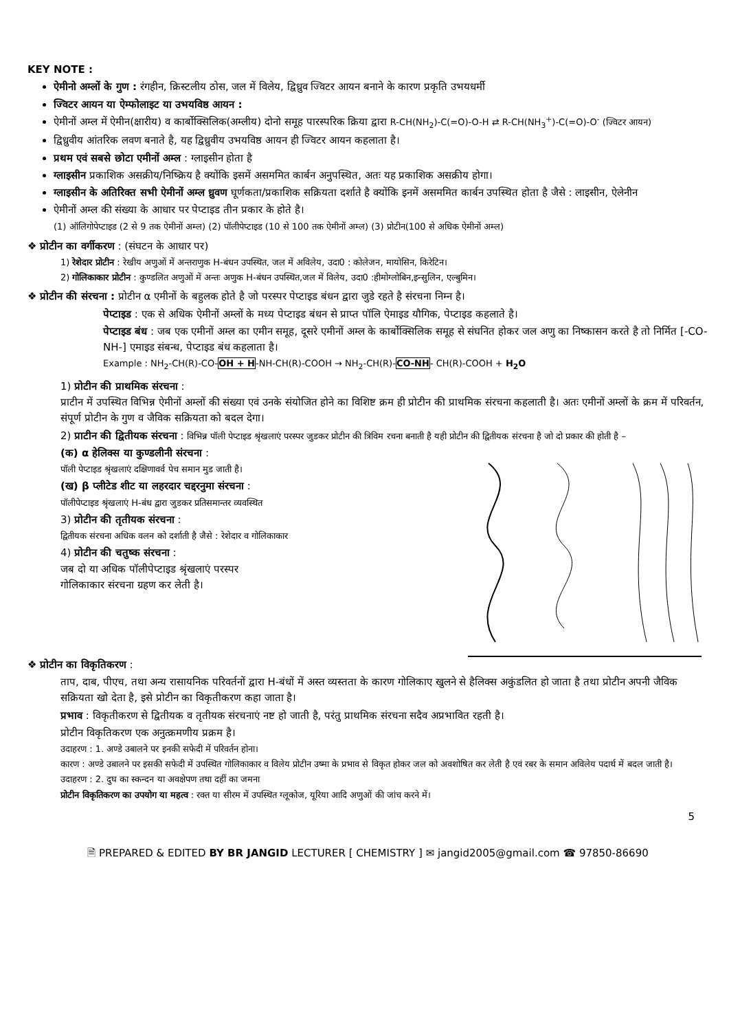KEY NOTE :
ऐमीनो अम्लों के गुण : रंगहीन, क्रिस्टलीय ठोस, जल में विलेय, द्विध्रुव ज्विटर आयन बनाने के कारण प्रकृति उभयधर्मी
ज्विटर आयन या ऐम्फोलाइट या उभयविष्ठ आयन :
ऐमीनों अम्ल में ऐमीन(क्षारीय) व कार्बोक्सिलिक(अम्लीय) दोनो समूह पारस्परिक क्रिया द्वारा R-CH(NH<sub>2</sub>)-C(=O)-O-H ⇄ R-CH(NH<sub>3</sub><sup>+</sup>)-C(=O)-O<sup>-</sup> (ज्विटर आयन)
द्विध्रुवीय आंतरिक लवण बनाते है, यह द्विध्रुवीय उभयविष्ठ आयन ही ज्विटर आयन कहलाता है।
प्रथम एवं सबसे छोटा एमीनों अम्ल : ग्लाइसीन होता है
ग्लाइसीन प्रकाशिक असक्रीय/निष्क्रिय है क्योंकि इसमें असममित कार्बन अनुपस्थित, अतः यह प्रकाशिक असक्रीय होगा।
ग्लाइसीन के अतिरिक्त सभी ऐमीनों अम्ल ध्रुवण घूर्णकता/प्रकाशिक सक्रियता दर्शाते है क्योंकि इनमें असममित कार्बन उपस्थित होता है जैसे : लाइसीन, ऐलेनीन
ऐमीनों अम्ल की संख्या के आधार पर पेप्टाइड तीन प्रकार के होते है।
(1) ऑलिगोपेप्टाइड (2 से 9 तक ऐमीनों अम्ल) (2) पॉलीपेप्टाइड (10 से 100 तक ऐमीनों अम्ल) (3) प्रोटीन(100 से अधिक ऐमीनों अम्ल)
❖ प्रोटीन का वर्गीकरण : (संघटन के आधार पर)
1) रेशेदार प्रोटीन : रेखीय अणुओं में अन्तराणुक H-बंधन उपस्थित, जल में अविलेय, उदा0 : कोलेजन, मायोसिन, किरेटिन।
2) गोलिकाकार प्रोटीन : कुण्डलित अणुओं में अन्तः अणुक H-बंधन उपस्थित,जल में विलेय, उदा0 :हीमोग्लोबिन,इन्सुलिन, एल्बुमिन।
❖ प्रोटीन की संरचना : प्रोटीन α एमीनों के बहुलक होते है जो परस्पर पेप्टाइड बंधन द्वारा जुडे रहते है संरचना निम्न है।
पेप्टाइड : एक से अधिक ऐमीनों अम्लों के मध्य पेप्टाइड बंधन से प्राप्त पॉलि ऐमाइड यौगिक, पेप्टाइड कहलाते है।
पेप्टाइड बंध : जब एक एमीनों अम्ल का एमीन समूह, दूसरे एमीनों अम्ल के कार्बोक्सिलिक समूह से संघनित होकर जल अणु का निष्कासन करते है तो निर्मित [-CO-NH-] एमाइड संबन्ध, पेप्टाइड बंध कहलाता है।
Example : NH<sub>2</sub>-CH(R)-CO-OH + H-NH-CH(R)-COOH → NH<sub>2</sub>-CH(R)-CO-NH- CH(R)-COOH + H<sub>2</sub>O
1) प्रोटीन की प्राथमिक संरचना :
प्राटीन में उपस्थित विभिन्न ऐमीनों अम्लों की संख्या एवं उनके संयोजित होने का विशिष्ट क्रम ही प्रोटीन की प्राथमिक संरचना कहलाती है। अतः एमीनों अम्लों के क्रम में परिवर्तन, संपूर्ण प्रोटीन के गुण व जैविक सक्रियता को बदल देगा।
2) प्राटीन की द्वितीयक संरचना : विभिन्न पॉली पेप्टाइड श्रृंखलाएं परस्पर जुडकर प्रोटीन की त्रिविम रचना बनाती है यही प्रोटीन की द्वितीयक संरचना है जो दो प्रकार की होती है –
(क) α हेलिक्स या कुण्डलीनी संरचना :
पॉली पेप्टाइड श्रृंखलाएं दक्षिणावर्व पेच समान मुड जाती है।
(ख) β प्लीटेड शीट या लहरदार चद्दरनुमा संरचना :
पॉलीपेप्टाइड श्रृंखलाएं H-बंध द्वारा जुडकर प्रतिसमान्तर व्यवस्थित
3) प्रोटीन की तृतीयक संरचना :
द्वितीयक संरचना अधिक वलन को दर्शाती है जैसे : रेशेदार व गोलिकाकार
4) प्रोटीन की चतुष्क संरचना :
जब दो या अधिक पॉलीपेप्टाइड श्रृंखलाएं परस्पर
गोलिकाकार संरचना ग्रहण कर लेती है।
❖ प्रोटीन का विकृतिकरण :
ताप, दाब, पीएच, तथा अन्य रासायनिक परिवर्तनों द्वारा H-बंधों में अस्त व्यस्तता के कारण गोलिकाए खुलने से हैलिक्स अकुंडलित हो जाता है तथा प्रोटीन अपनी जैविक सक्रियता खो देता है, इसे प्रोटीन का विकृतीकरण कहा जाता है।
प्रभाव : विकृतीकरण से द्वितीयक व तृतीयक संरचनाएं नष्ट हो जाती है, परंतु प्राथमिक संरचना सदैव अप्रभावित रहती है।
प्रोटीन विकृतिकरण एक अनुत्क्रमणीय प्रक्रम है।
उदाहरण : 1. अण्डे उबालने पर इनकी सफेदी में परिवर्तन होना।
कारण : अण्डे उबालने पर इसकी सफेदी में उपस्थित गोलिकाकार व विलेय प्रोटीन उष्मा के प्रभाव से विकृत होकर जल को अवशोषित कर लेती है एवं रबर के समान अविलेय पदार्थ में बदल जाती है।
उदाहरण : 2. दुघ का स्कन्दन या अवक्षेपण तथा दहीं का जमना
प्रोटीन विकृतिकरण का उपयोग या महत्व : रक्त या सीरम में उपस्थित ग्लूकोज, यूरिया आदि अणुओं की जांच करने में।
5
🗎 PREPARED & EDITED BY BR JANGID LECTURER [ CHEMISTRY ] ✉ jangid2005@gmail.com ☎ 97850-86690